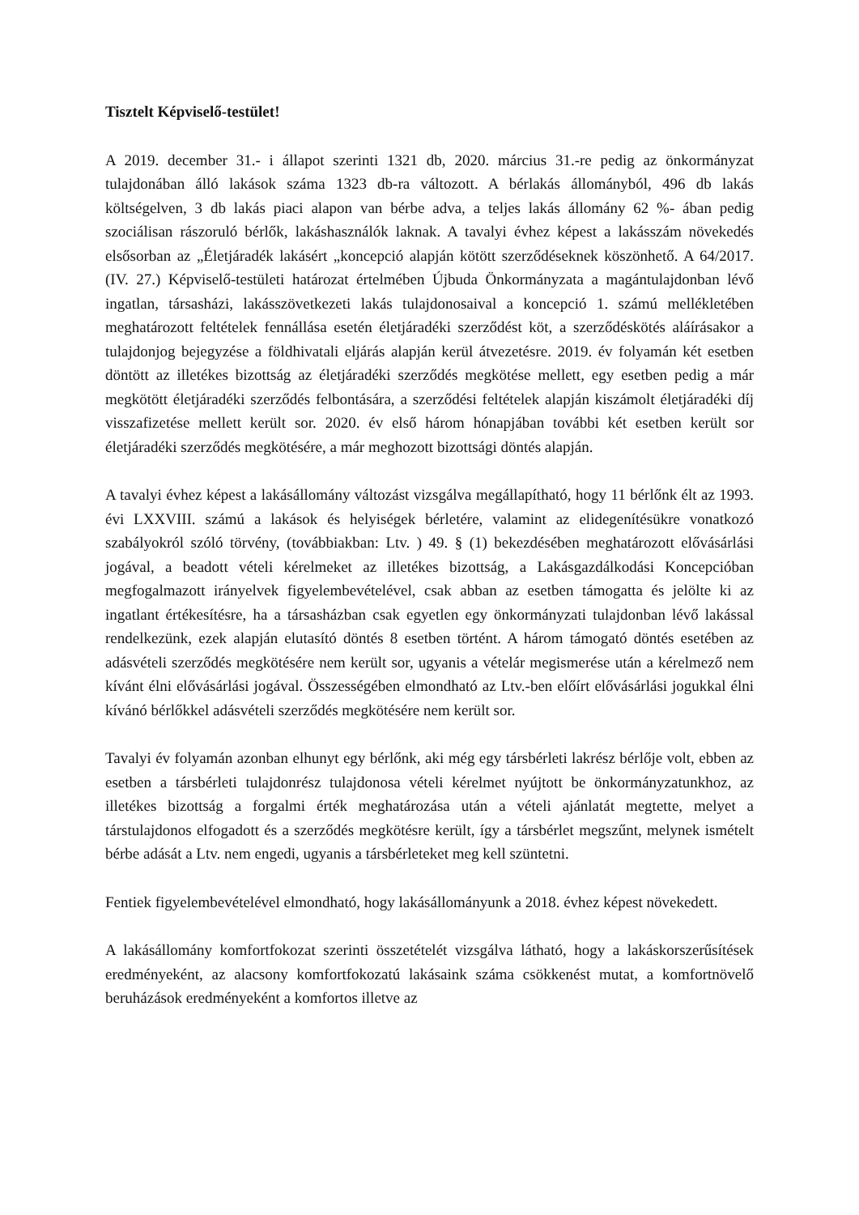Tisztelt Képviselő-testület!
A 2019. december 31.- i állapot szerinti 1321 db, 2020. március 31.-re pedig az önkormányzat tulajdonában álló lakások száma 1323 db-ra változott. A bérlakás állományból, 496 db lakás költségelven, 3 db lakás piaci alapon van bérbe adva, a teljes lakás állomány 62 %- ában pedig szociálisan rászoruló bérlők, lakáshasználók laknak. A tavalyi évhez képest a lakásszám növekedés elsősorban az „Életjáradék lakásért „koncepció alapján kötött szerződéseknek köszönhető. A 64/2017.(IV. 27.) Képviselő-testületi határozat értelmében Újbuda Önkormányzata a magántulajdonban lévő ingatlan, társasházi, lakásszövetkezeti lakás tulajdonosaival a koncepció 1. számú mellékletében meghatározott feltételek fennállása esetén életjáradéki szerződést köt, a szerződéskötés aláírásakor a tulajdonjog bejegyzése a földhivatali eljárás alapján kerül átvezetésre. 2019. év folyamán két esetben döntött az illetékes bizottság az életjáradéki szerződés megkötése mellett, egy esetben pedig a már megkötött életjáradéki szerződés felbontására, a szerződési feltételek alapján kiszámolt életjáradéki díj visszafizetése mellett került sor. 2020. év első három hónapjában további két esetben került sor életjáradéki szerződés megkötésére, a már meghozott bizottsági döntés alapján.
A tavalyi évhez képest a lakásállomány változást vizsgálva megállapítható, hogy 11 bérlőnk élt az 1993. évi LXXVIII. számú a lakások és helyiségek bérletére, valamint az elidegenítésükre vonatkozó szabályokról szóló törvény, (továbbiakban: Ltv. ) 49. § (1) bekezdésében meghatározott elővásárlási jogával, a beadott vételi kérelmeket az illetékes bizottság, a Lakásgazdálkodási Koncepcióban megfogalmazott irányelvek figyelembevételével, csak abban az esetben támogatta és jelölte ki az ingatlant értékesítésre, ha a társasházban csak egyetlen egy önkormányzati tulajdonban lévő lakással rendelkezünk, ezek alapján elutasító döntés 8 esetben történt. A három támogató döntés esetében az adásvételi szerződés megkötésére nem került sor, ugyanis a vételár megismerése után a kérelmező nem kívánt élni elővásárlási jogával. Összességében elmondható az Ltv.-ben előírt elővásárlási jogukkal élni kívánó bérlőkkel adásvételi szerződés megkötésére nem került sor.
Tavalyi év folyamán azonban elhunyt egy bérlőnk, aki még egy társbérleti lakrész bérlője volt, ebben az esetben a társbérleti tulajdonrész tulajdonosa vételi kérelmet nyújtott be önkormányzatunkhoz, az illetékes bizottság a forgalmi érték meghatározása után a vételi ajánlatát megtette, melyet a társtulajdonos elfogadott és a szerződés megkötésre került, így a társbérlet megszűnt, melynek ismételt bérbe adását a Ltv. nem engedi, ugyanis a társbérleteket meg kell szüntetni.
Fentiek figyelembevételével elmondható, hogy lakásállományunk a 2018. évhez képest növekedett.
A lakásállomány komfortfokozat szerinti összetételét vizsgálva látható, hogy a lakáskorszerűsítések eredményeként, az alacsony komfortfokozatú lakásaink száma csökkenést mutat, a komfortnövelő beruházások eredményeként a komfortos illetve az